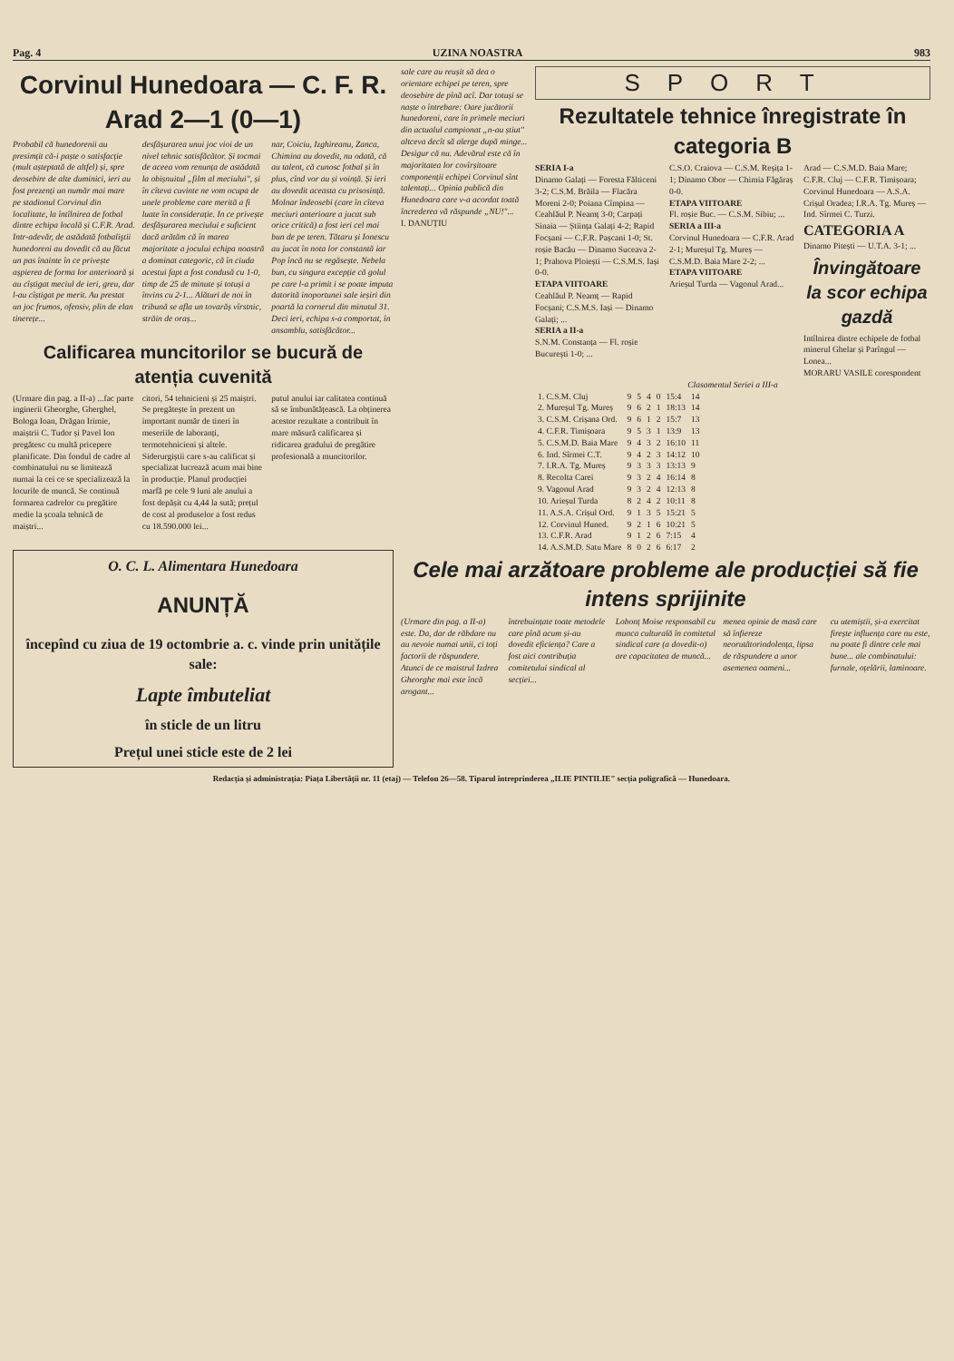Pag. 4 UZINA NOASTRA 983
Corvinul Hunedoara — C. F. R. Arad 2—1 (0—1)
Probabil că hunedorenii au presimțit că-i paște o satisfacție (mult așteptată de altfel) și, spre deosebire de alte duminici, ieri au fost prezenți un număr mai mare pe stadionul Corvinul din localitate, la întîlnirea de fotbal dintre echipa locală și C.F.R. Arad. Intr-adevăr, de astădată fotbaliştii hunedoreni au dovedit că au făcut un pas înainte în ce privește așpierea de forma lor anterioară și au cîștigat meciul de ieri, greu, dar l-au cîștigat pe merit. Au prestat un joc frumos, ofensiv, plin de elan tinerețe...
desfășurarea unui joc vioi de un nivel tehnic satisfăcător. Și tocmai de aceea vom renunța de astădată la obișnuitul „film al meciului", și în cîteva cuvinte ne vom ocupa de unele probleme care merită a fi luate în considerație. In ce privește desfășurarea meciului e suficient dacă arătăm că în marea majoritate a jocului echipa noastră a dominat categoric, că în ciuda acestui fapt a fost condusă cu 1-0, timp de 25 de minute și totuși a învins cu 2-1... Alături de noi în tribună se afla un tovarăș vîrstnic, străin de oraș...
nar, Coiciu, Izghireanu, Zanca, Chimina au dovedit, nu odată, că au talent, că cunosc fotbal și în plus, cînd vor au și voință. Și ieri au dovedit aceasta cu prisosință. Molnar îndeosebi (care în cîteva meciuri anterioare a jucat sub orice critică) a fost ieri cel mai bun de pe teren. Tătaru și Ionescu au jucat în nota lor constantă iar Pop încă nu se regăsește. Nebela bun, cu singura excepție că golul pe care l-a primit i se poate imputa datorită inoportunei sale ieșiri din poartă la cornerul din minutul 31. Deci ieri, echipa s-a comportat, în ansamblu, satisfăcător...
Calificarea muncitorilor se bucură de atenția cuvenită
(Urmare din pag. a II-a) ...fac parte inginerii Gheorghe, Gherghel, Bologa Ioan, Drăgan Irimie, maiștrii C. Tudor și Pavel Ion pregătesc cu multă pricepere planificate. Din fondul de cadre al combinatului nu se limitează numai la cei ce se specializează la locurile de muncă. Se continuă formarea cadrelor cu pregătire medie la școala tehnică de maiștri...
citori, 54 tehnicieni și 25 maiștri. Se pregătește în prezent un important număr de tineri în meseriile de laboranți, termotehnicieni și altele. Siderurgiștii care s-au calificat și specializat lucrează acum mai bine în producție. Planul producției marfă pe cele 9 luni ale anului a fost depășit cu 4,44 la sută; prețul de cost al produselor a fost redus cu 18.590.000 lei...
putul anului iar calitatea continuă să se îmbunătățească. La obținerea acestor rezultate a contribuit în mare măsură calificarea și ridicarea gradului de pregătire profesională a muncitorilor.
O. C. L. Alimentara Hunedoara
ANUNȚĂ
începînd cu ziua de 19 octombrie a. c. vinde prin unitățile sale:
Lapte îmbuteliat
în sticle de un litru
Prețul unei sticle este de 2 lei
sale care au reușit să dea o orientare echipei pe teren, spre deosebire de pînă acî. Dar totuși se naște o întrebare: Oare jucătorii hunedoreni, care în primele meciuri din actualul campionat „n-au știut" altceva decît să alerge după minge... Desigur că nu. Adevărul este că în majoritatea lor covîrșitoare componenții echipei Corvinul sînt talentați... Opinia publică din Hunedoara care v-a acordat toată încrederea vă răspunde „NU!"...
I. DANUȚIU
SPORT
Rezultatele tehnice înregistrate în categoria B
SERIA I-a
Dinamo Galați — Foresta Fălticeni 3-2; C.S.M. Brăila — Flacăra Moreni 2-0; Poiana Cîmpina — Ceahlăul P. Neamț 3-0; Carpați Sinaia — Știința Galați 4-2; Rapid Focșani — C.F.R. Pașcani 1-0; St. roșie Bacău — Dinamo Suceava 2-1; Prahova Ploiești — C.S.M.S. Iași 0-0.
ETAPA VIITOARE
Ceahlăul P. Neamț — Rapid Focșani; C.S.M.S. Iași — Dinamo Galați; ...
SERIA a II-a
S.N.M. Constanța — Fl. roșie București 1-0; ...
C.S.O. Craiova — C.S.M. Reșița 1-1; Dinamo Obor — Chimia Făgăraș 0-0.
ETAPA VIITOARE
Fl. roșie Buc. — C.S.M. Sibiu; ...
SERIA a III-a
Corvinul Hunedoara — C.F.R. Arad 2-1; Mureșul Tg. Mureș — C.S.M.D. Baia Mare 2-2; ...
ETAPA VIITOARE
Arieșul Turda — Vagonul Arad...
Arad — C.S.M.D. Baia Mare; C.F.R. Cluj — C.F.R. Timișoara; Corvinul Hunedoara — A.S.A. Crișul Oradea; I.R.A. Tg. Mureș — Ind. Sîrmei C. Turzi.
CATEGORIA A
Dinamo Pitești — U.T.A. 3-1; ...
Învingătoare la scor echipa gazdă
Intîlnirea dintre echipele de fotbal minerul Ghelar și Parîngul — Lonea...
MORARU VASILE corespondent
Clasamentul Seriei a III-a
| 1. C.S.M. Cluj | 9 | 5 | 4 | 0 | 15:4 | 14 |
| 2. Mureșul Tg. Mureș | 9 | 6 | 2 | 1 | 18:13 | 14 |
| 3. C.S.M. Crișana Ord. | 9 | 6 | 1 | 2 | 15:7 | 13 |
| 4. C.F.R. Timișoara | 9 | 5 | 3 | 1 | 13:9 | 13 |
| 5. C.S.M.D. Baia Mare | 9 | 4 | 3 | 2 | 16:10 | 11 |
| 6. Ind. Sîrmei C.T. | 9 | 4 | 2 | 3 | 14:12 | 10 |
| 7. I.R.A. Tg. Mureș | 9 | 3 | 3 | 3 | 13:13 | 9 |
| 8. Recolta Carei | 9 | 3 | 2 | 4 | 16:14 | 8 |
| 9. Vagonul Arad | 9 | 3 | 2 | 4 | 12:13 | 8 |
| 10. Arieșul Turda | 8 | 2 | 4 | 2 | 10:11 | 8 |
| 11. A.S.A. Crișul Ord. | 9 | 1 | 3 | 5 | 15:21 | 5 |
| 12. Corvinul Huned. | 9 | 2 | 1 | 6 | 10:21 | 5 |
| 13. C.F.R. Arad | 9 | 1 | 2 | 6 | 7:15 | 4 |
| 14. A.S.M.D. Satu Mare | 8 | 0 | 2 | 6 | 6:17 | 2 |
Cele mai arzătoare probleme ale producției să fie intens sprijinite
(Urmare din pag. a II-a) este. Da, dar de răbdare nu au nevoie numai unii, ci toți factorii de răspundere. Atunci de ce maistrul Izdrea Gheorghe mai este încă arogant...
întrebuințate toate metodele care pînă acum și-au dovedit eficiența? Care a fost aici contribuția comitetului sindical al secției...
Lobonț Moise responsabil cu munca culturală în comitetul sindical care (a dovedit-o) are capacitatea de muncă...
menea opinie de masă care să înfiereze neorutătorindolența, lipsa de răspundere a unor asemenea oameni...
cu utemiștii, și-a exercitat firește influența care nu este, nu poate fi dintre cele mai bune... ale combinatului: furnale, oțelării, laminoare.
Redacția și administrația: Piața Libertății nr. 11 (etaj) — Telefon 26—58. Tiparul întreprinderea „ILIE PINTILIE" secția poligrafică — Hunedoara.